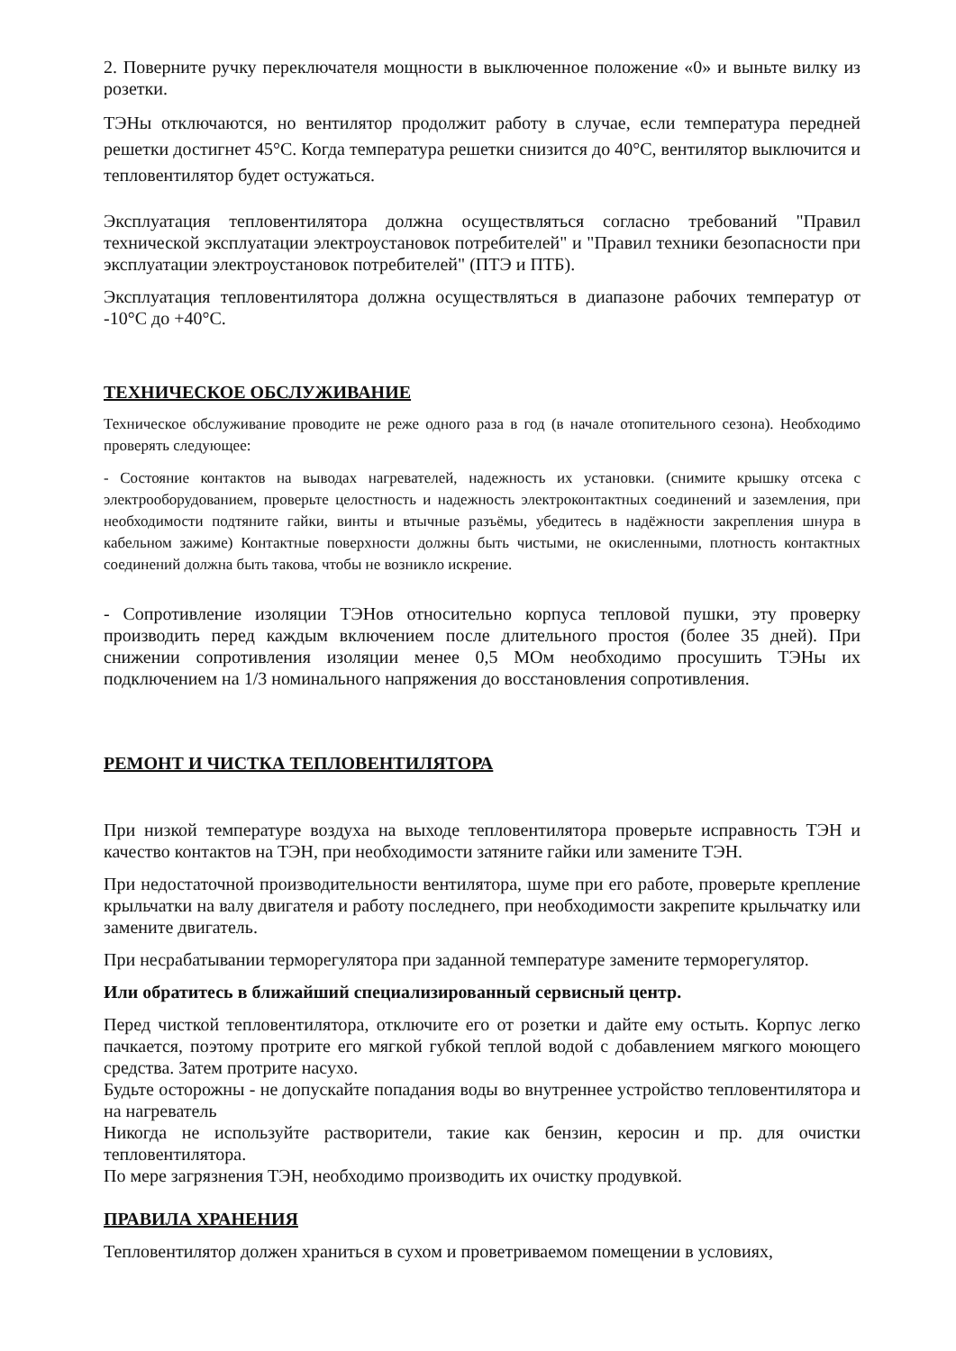2. Поверните ручку переключателя мощности в выключенное положение «0» и выньте вилку из розетки.
ТЭНы отключаются, но вентилятор продолжит работу в случае, если температура передней решетки достигнет 45°С. Когда температура решетки снизится до 40°С, вентилятор выключится и тепловентилятор будет остужаться.
Эксплуатация тепловентилятора должна осуществляться согласно требований "Правил технической эксплуатации электроустановок потребителей" и "Правил техники безопасности при эксплуатации электроустановок потребителей" (ПТЭ и ПТБ).
Эксплуатация тепловентилятора должна осуществляться в диапазоне рабочих температур от -10°С до +40°С.
ТЕХНИЧЕСКОЕ ОБСЛУЖИВАНИЕ
Техническое обслуживание проводите не реже одного раза в год (в начале отопительного сезона). Необходимо проверять следующее:
- Состояние контактов на выводах нагревателей, надежность их установки. (снимите крышку отсека с электрооборудованием, проверьте целостность и надежность электроконтактных соединений и заземления, при необходимости подтяните гайки, винты и втычные разъёмы, убедитесь в надёжности закрепления шнура в кабельном зажиме) Контактные поверхности должны быть чистыми, не окисленными, плотность контактных соединений должна быть такова, чтобы не возникло искрение.
- Сопротивление изоляции ТЭНов относительно корпуса тепловой пушки, эту проверку производить перед каждым включением после длительного простоя (более 35 дней). При снижении сопротивления изоляции менее 0,5 МОм необходимо просушить ТЭНы их подключением на 1/3 номинального напряжения до восстановления сопротивления.
РЕМОНТ И ЧИСТКА ТЕПЛОВЕНТИЛЯТОРА
При низкой температуре воздуха на выходе тепловентилятора проверьте исправность ТЭН и качество контактов на ТЭН, при необходимости затяните гайки или замените ТЭН.
При недостаточной производительности вентилятора, шуме при его работе, проверьте крепление крыльчатки на валу двигателя и работу последнего, при необходимости закрепите крыльчатку или замените двигатель.
При несрабатывании терморегулятора при заданной температуре замените терморегулятор.
Или обратитесь в ближайший специализированный сервисный центр.
Перед чисткой тепловентилятора, отключите его от розетки и дайте ему остыть. Корпус легко пачкается, поэтому протрите его мягкой губкой теплой водой с добавлением мягкого моющего средства. Затем протрите насухо.
Будьте осторожны - не допускайте попадания воды во внутреннее устройство тепловентилятора и на нагреватель
Никогда не используйте растворители, такие как бензин, керосин и пр. для очистки тепловентилятора.
По мере загрязнения ТЭН, необходимо производить их очистку продувкой.
ПРАВИЛА ХРАНЕНИЯ
Тепловентилятор должен храниться в сухом и проветриваемом помещении в условиях,